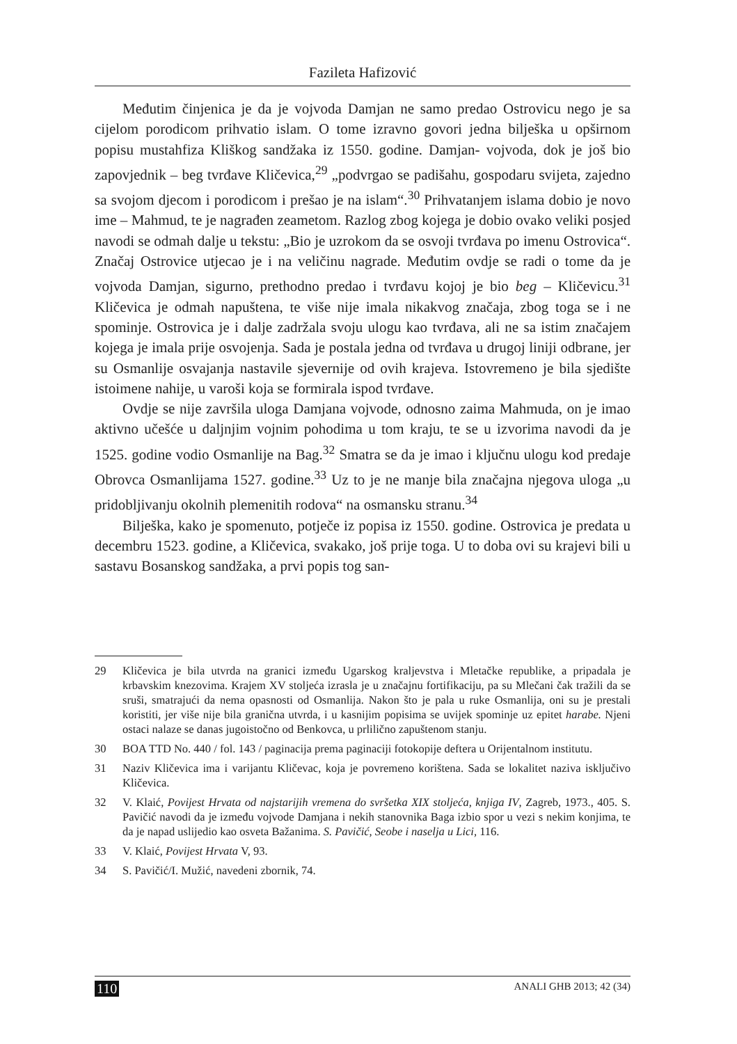Fazileta Hafizović
Međutim činjenica je da je vojvoda Damjan ne samo predao Ostrovicu nego je sa cijelom porodicom prihvatio islam. O tome izravno govori jedna bilješka u opširnom popisu mustahfiza Kliškog sandžaka iz 1550. godine. Damjan- vojvoda, dok je još bio zapovjednik – beg tvrđave Kličevica,<sup>29</sup> „podvrgao se padišahu, gospodaru svijeta, zajedno sa svojom djecom i porodicom i prešao je na islam“.<sup>30</sup> Prihvatanjem islama dobio je novo ime – Mahmud, te je nagrađen zeametom. Razlog zbog kojega je dobio ovako veliki posjed navodi se odmah dalje u tekstu: „Bio je uzrokom da se osvoji tvrđava po imenu Ostrovica“. Značaj Ostrovice utjecao je i na veličinu nagrade. Međutim ovdje se radi o tome da je vojvoda Damjan, sigurno, prethodno predao i tvrđavu kojoj je bio beg – Kličevicu.<sup>31</sup> Kličevica je odmah napuštena, te više nije imala nikakvog značaja, zbog toga se i ne spominje. Ostrovica je i dalje zadržala svoju ulogu kao tvrđava, ali ne sa istim značajem kojega je imala prije osvojenja. Sada je postala jedna od tvrđava u drugoj liniji odbrane, jer su Osmanlije osvajanja nastavile sjevernije od ovih krajeva. Istovremeno je bila sjedište istoimene nahije, u varoši koja se formirala ispod tvrđave.
Ovdje se nije završila uloga Damjana vojvode, odnosno zaima Mahmuda, on je imao aktivno učešće u daljnjim vojnim pohodima u tom kraju, te se u izvorima navodi da je 1525. godine vodio Osmanlije na Bag.<sup>32</sup> Smatra se da je imao i ključnu ulogu kod predaje Obrovca Osmanlijama 1527. godine.<sup>33</sup> Uz to je ne manje bila značajna njegova uloga „u pridobljivanju okolnih plemenitih rodova“ na osmansku stranu.<sup>34</sup>
Bilješka, kako je spomenuto, potječe iz popisa iz 1550. godine. Ostrovica je predata u decembru 1523. godine, a Kličevica, svakako, još prije toga. U to doba ovi su krajevi bili u sastavu Bosanskog sandžaka, a prvi popis tog san-
29 Kličevica je bila utvrda na granici između Ugarskog kraljevstva i Mletačke republike, a pripadala je krbavskim knezovima. Krajem XV stoljeća izrasla je u značajnu fortifikaciju, pa su Mlečani čak tražili da se sruši, smatrajući da nema opasnosti od Osmanlija. Nakon što je pala u ruke Osmanlija, oni su je prestali koristiti, jer više nije bila granična utvrda, i u kasnijim popisima se uvijek spominje uz epitet harabe. Njeni ostaci nalaze se danas jugoistočno od Benkovca, u prlilično zapuštenom stanju.
30 BOA TTD No. 440 / fol. 143 / paginacija prema paginaciji fotokopije deftera u Orijentalnom institutu.
31 Naziv Kličevica ima i varijantu Kličevac, koja je povremeno korištena. Sada se lokalitet naziva isključivo Kličevica.
32 V. Klaić, Povijest Hrvata od najstarijih vremena do svršetka XIX stoljeća, knjiga IV, Zagreb, 1973., 405. S. Pavičić navodi da je između vojvode Damjana i nekih stanovnika Baga izbio spor u vezi s nekim konjima, te da je napad uslijedio kao osveta Bažanima. S. Pavičić, Seobe i naselja u Lici, 116.
33 V. Klaić, Povijest Hrvata V, 93.
34 S. Pavičić/I. Mužić, navedeni zbornik, 74.
110 ANALI GHB 2013; 42 (34)